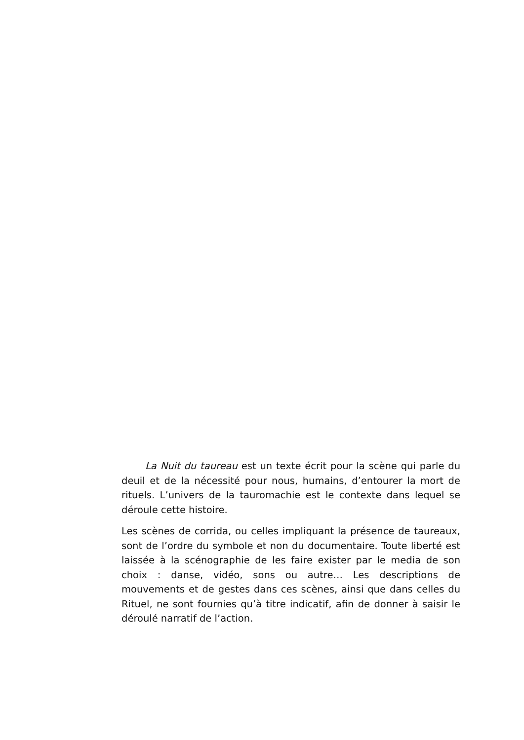La Nuit du taureau est un texte écrit pour la scène qui parle du deuil et de la nécessité pour nous, humains, d’entourer la mort de rituels. L’univers de la tauromachie est le contexte dans lequel se déroule cette histoire.
Les scènes de corrida, ou celles impliquant la présence de taureaux, sont de l’ordre du symbole et non du documentaire. Toute liberté est laissée à la scénographie de les faire exister par le media de son choix : danse, vidéo, sons ou autre… Les descriptions de mouvements et de gestes dans ces scènes, ainsi que dans celles du Rituel, ne sont fournies qu’à titre indicatif, afin de donner à saisir le déroulé narratif de l’action.